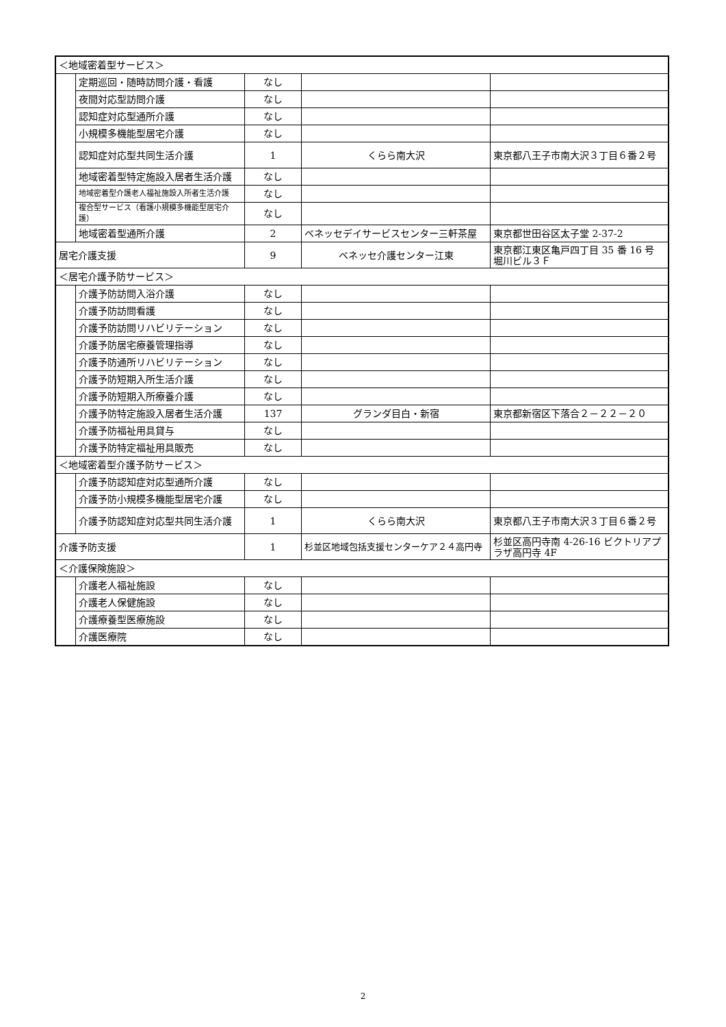| ＜地域密着型サービス＞ | | | | |
| | 定期巡回・随時訪問介護・看護 | なし | | |
| | 夜間対応型訪問介護 | なし | | |
| | 認知症対応型通所介護 | なし | | |
| | 小規模多機能型居宅介護 | なし | | |
| | 認知症対応型共同生活介護 | 1 | くらら南大沢 | 東京都八王子市南大沢３丁目６番２号 |
| | 地域密着型特定施設入居者生活介護 | なし | | |
| | 地域密着型介護老人福祉施設入所者生活介護 | なし | | |
| | 複合型サービス（看護小規模多機能型居宅介護） | なし | | |
| | 地域密着型通所介護 | 2 | ベネッセデイサービスセンター三軒茶屋 | 東京都世田谷区太子堂 2-37-2 |
| 居宅介護支援 | | 9 | ベネッセ介護センター江東 | 東京都江東区亀戸四丁目 35 番 16 号 堀川ビル３Ｆ |
| ＜居宅介護予防サービス＞ | | | | |
| | 介護予防訪問入浴介護 | なし | | |
| | 介護予防訪問看護 | なし | | |
| | 介護予防訪問リハビリテーション | なし | | |
| | 介護予防居宅療養管理指導 | なし | | |
| | 介護予防通所リハビリテーション | なし | | |
| | 介護予防短期入所生活介護 | なし | | |
| | 介護予防短期入所療養介護 | なし | | |
| | 介護予防特定施設入居者生活介護 | 137 | グランダ目白・新宿 | 東京都新宿区下落合２－２２－２０ |
| | 介護予防福祉用具貸与 | なし | | |
| | 介護予防特定福祉用具販売 | なし | | |
| ＜地域密着型介護予防サービス＞ | | | | |
| | 介護予防認知症対応型通所介護 | なし | | |
| | 介護予防小規模多機能型居宅介護 | なし | | |
| | 介護予防認知症対応型共同生活介護 | 1 | くらら南大沢 | 東京都八王子市南大沢３丁目６番２号 |
| 介護予防支援 | | 1 | 杉並区地域包括支援センターケア２４高円寺 | 杉並区高円寺南 4-26-16 ビクトリアプラザ高円寺 4F |
| ＜介護保険施設＞ | | | | |
| | 介護老人福祉施設 | なし | | |
| | 介護老人保健施設 | なし | | |
| | 介護療養型医療施設 | なし | | |
| | 介護医療院 | なし | | |
2